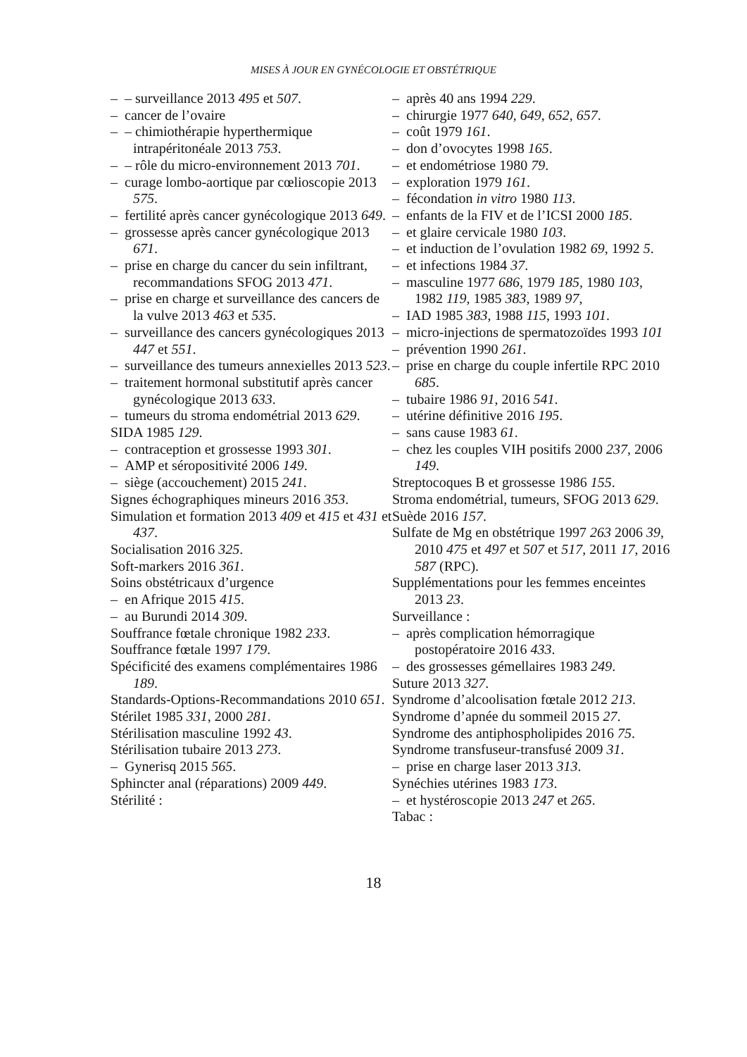MISES À JOUR EN GYNÉCOLOGIE ET OBSTÉTRIQUE
– – surveillance 2013 495 et 507.
– cancer de l’ovaire
– – chimiothérapie hyperthermique intrapéritonéale 2013 753.
– – rôle du micro-environnement 2013 701.
– curage lombo-aortique par cœlioscopie 2013 575.
– fertilité après cancer gynécologique 2013 649.
– grossesse après cancer gynécologique 2013 671.
– prise en charge du cancer du sein infiltrant, recommandations SFOG 2013 471.
– prise en charge et surveillance des cancers de la vulve 2013 463 et 535.
– surveillance des cancers gynécologiques 2013 447 et 551.
– surveillance des tumeurs annexielles 2013 523.
– traitement hormonal substitutif après cancer gynécologique 2013 633.
– tumeurs du stroma endométrial 2013 629.
SIDA 1985 129.
– contraception et grossesse 1993 301.
– AMP et séropositivité 2006 149.
– siège (accouchement) 2015 241.
Signes échographiques mineurs 2016 353.
Simulation et formation 2013 409 et 415 et 431 et 437.
Socialisation 2016 325.
Soft-markers 2016 361.
Soins obstétricaux d’urgence
– en Afrique 2015 415.
– au Burundi 2014 309.
Souffrance fœtale chronique 1982 233.
Souffrance fœtale 1997 179.
Spécificité des examens complémentaires 1986 189.
Standards-Options-Recommandations 2010 651.
Stérilet 1985 331, 2000 281.
Stérilisation masculine 1992 43.
Stérilisation tubaire 2013 273.
– Gynerisq 2015 565.
Sphincter anal (réparations) 2009 449.
Stérilité :
– après 40 ans 1994 229.
– chirurgie 1977 640, 649, 652, 657.
– coût 1979 161.
– don d’ovocytes 1998 165.
– et endométriose 1980 79.
– exploration 1979 161.
– fécondation in vitro 1980 113.
– enfants de la FIV et de l’ICSI 2000 185.
– et glaire cervicale 1980 103.
– et induction de l’ovulation 1982 69, 1992 5.
– et infections 1984 37.
– masculine 1977 686, 1979 185, 1980 103, 1982 119, 1985 383, 1989 97,
– IAD 1985 383, 1988 115, 1993 101.
– micro-injections de spermatozoïdes 1993 101
– prévention 1990 261.
– prise en charge du couple infertile RPC 2010 685.
– tubaire 1986 91, 2016 541.
– utérine définitive 2016 195.
– sans cause 1983 61.
– chez les couples VIH positifs 2000 237, 2006 149.
Streptocoques B et grossesse 1986 155.
Stroma endométrial, tumeurs, SFOG 2013 629.
Suède 2016 157.
Sulfate de Mg en obstétrique 1997 263 2006 39, 2010 475 et 497 et 507 et 517, 2011 17, 2016 587 (RPC).
Supplémentations pour les femmes enceintes 2013 23.
Surveillance :
– après complication hémorragique postopératoire 2016 433.
– des grossesses gémellaires 1983 249.
Suture 2013 327.
Syndrome d’alcoolisation fœtale 2012 213.
Syndrome d’apnée du sommeil 2015 27.
Syndrome des antiphospholipides 2016 75.
Syndrome transfuseur-transfusé 2009 31.
– prise en charge laser 2013 313.
Synéchies utérines 1983 173.
– et hystéroscopie 2013 247 et 265.
Tabac :
18